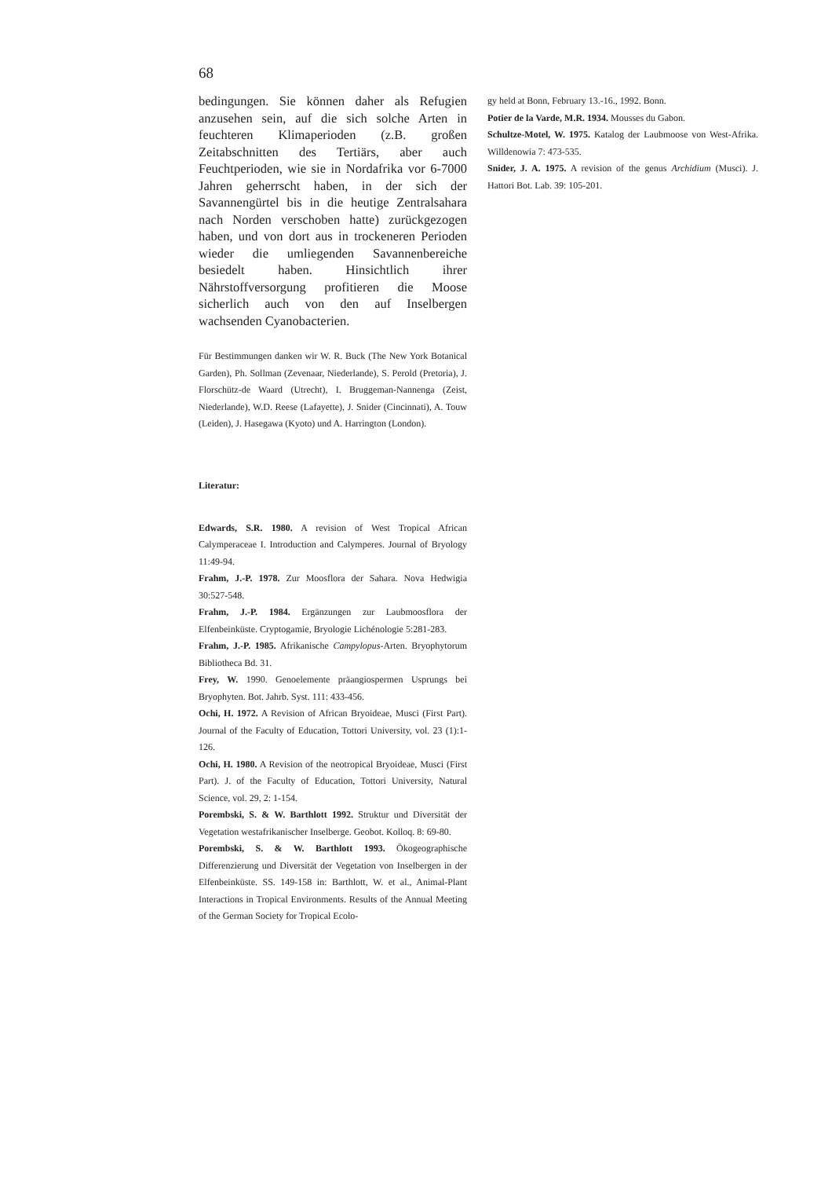68
bedingungen. Sie können daher als Refugien anzusehen sein, auf die sich solche Arten in feuchteren Klimaperioden (z.B. großen Zeitabschnitten des Tertiärs, aber auch Feuchtperioden, wie sie in Nordafrika vor 6-7000 Jahren geherrscht haben, in der sich der Savannengürtel bis in die heutige Zentralsahara nach Norden verschoben hatte) zurückgezogen haben, und von dort aus in trockeneren Perioden wieder die umliegenden Savannenbereiche besiedelt haben. Hinsichtlich ihrer Nährstoffversorgung profitieren die Moose sicherlich auch von den auf Inselbergen wachsenden Cyanobacterien.
Für Bestimmungen danken wir W. R. Buck (The New York Botanical Garden), Ph. Sollman (Zevenaar, Niederlande), S. Perold (Pretoria), J. Florschütz-de Waard (Utrecht), I. Bruggeman-Nannenga (Zeist, Niederlande), W.D. Reese (Lafayette), J. Snider (Cincinnati), A. Touw (Leiden), J. Hasegawa (Kyoto) und A. Harrington (London).
Literatur:
Edwards, S.R. 1980. A revision of West Tropical African Calymperaceae I. Introduction and Calymperes. Journal of Bryology 11:49-94.
Frahm, J.-P. 1978. Zur Moosflora der Sahara. Nova Hedwigia 30:527-548.
Frahm, J.-P. 1984. Ergänzungen zur Laubmoosflora der Elfenbeinküste. Cryptogamie, Bryologie Lichénologie 5:281-283.
Frahm, J.-P. 1985. Afrikanische Campylopus-Arten. Bryophytorum Bibliotheca Bd. 31.
Frey, W. 1990. Genoelemente präangiospermen Usprungs bei Bryophyten. Bot. Jahrb. Syst. 111: 433-456.
Ochi, H. 1972. A Revision of African Bryoideae, Musci (First Part). Journal of the Faculty of Education, Tottori University, vol. 23 (1):1-126.
Ochi, H. 1980. A Revision of the neotropical Bryoideae, Musci (First Part). J. of the Faculty of Education, Tottori University, Natural Science, vol. 29, 2: 1-154.
Porembski, S. & W. Barthlott 1992. Struktur und Diversität der Vegetation westafrikanischer Inselberge. Geobot. Kolloq. 8: 69-80.
Porembski, S. & W. Barthlott 1993. Ökogeographische Differenzierung und Diversität der Vegetation von Inselbergen in der Elfenbeinküste. SS. 149-158 in: Barthlott, W. et al., Animal-Plant Interactions in Tropical Environments. Results of the Annual Meeting of the German Society for Tropical Ecolo-
gy held at Bonn, February 13.-16., 1992. Bonn.
Potier de la Varde, M.R. 1934. Mousses du Gabon.
Schultze-Motel, W. 1975. Katalog der Laubmoose von West-Afrika. Willdenowia 7: 473-535.
Snider, J. A. 1975. A revision of the genus Archidium (Musci). J. Hattori Bot. Lab. 39: 105-201.